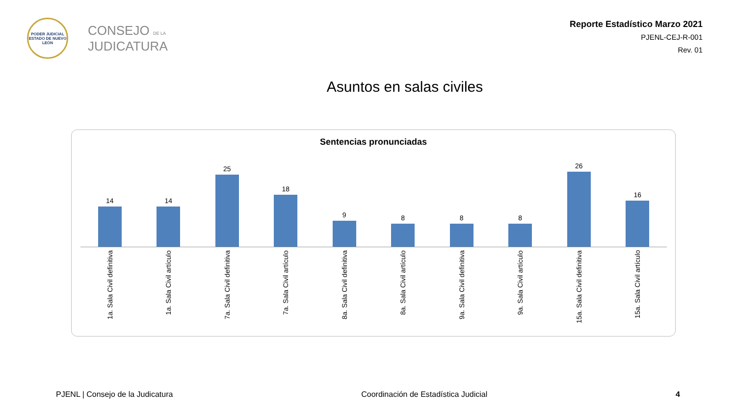PODER JUDICIAL
ESTADO DE NUEVO LEÓN
CONSEJO DE LA
JUDICATURA
Reporte Estadístico Marzo 2021
PJENL-CEJ-R-001
Rev. 01
Asuntos en salas civiles
Sentencias pronunciadas
14
14
25
18
9
8
8
8
26
16
1a. Sala Civil definitiva
1a. Sala Civil artículo
7a. Sala Civil definitiva
7a. Sala Civil artículo
8a. Sala Civil definitiva
8a. Sala Civil artículo
9a. Sala Civil definitiva
9a. Sala Civil artículo
15a. Sala Civil definitiva
15a. Sala Civil artículo
PJENL | Consejo de la Judicatura Coordinación de Estadística Judicial 4